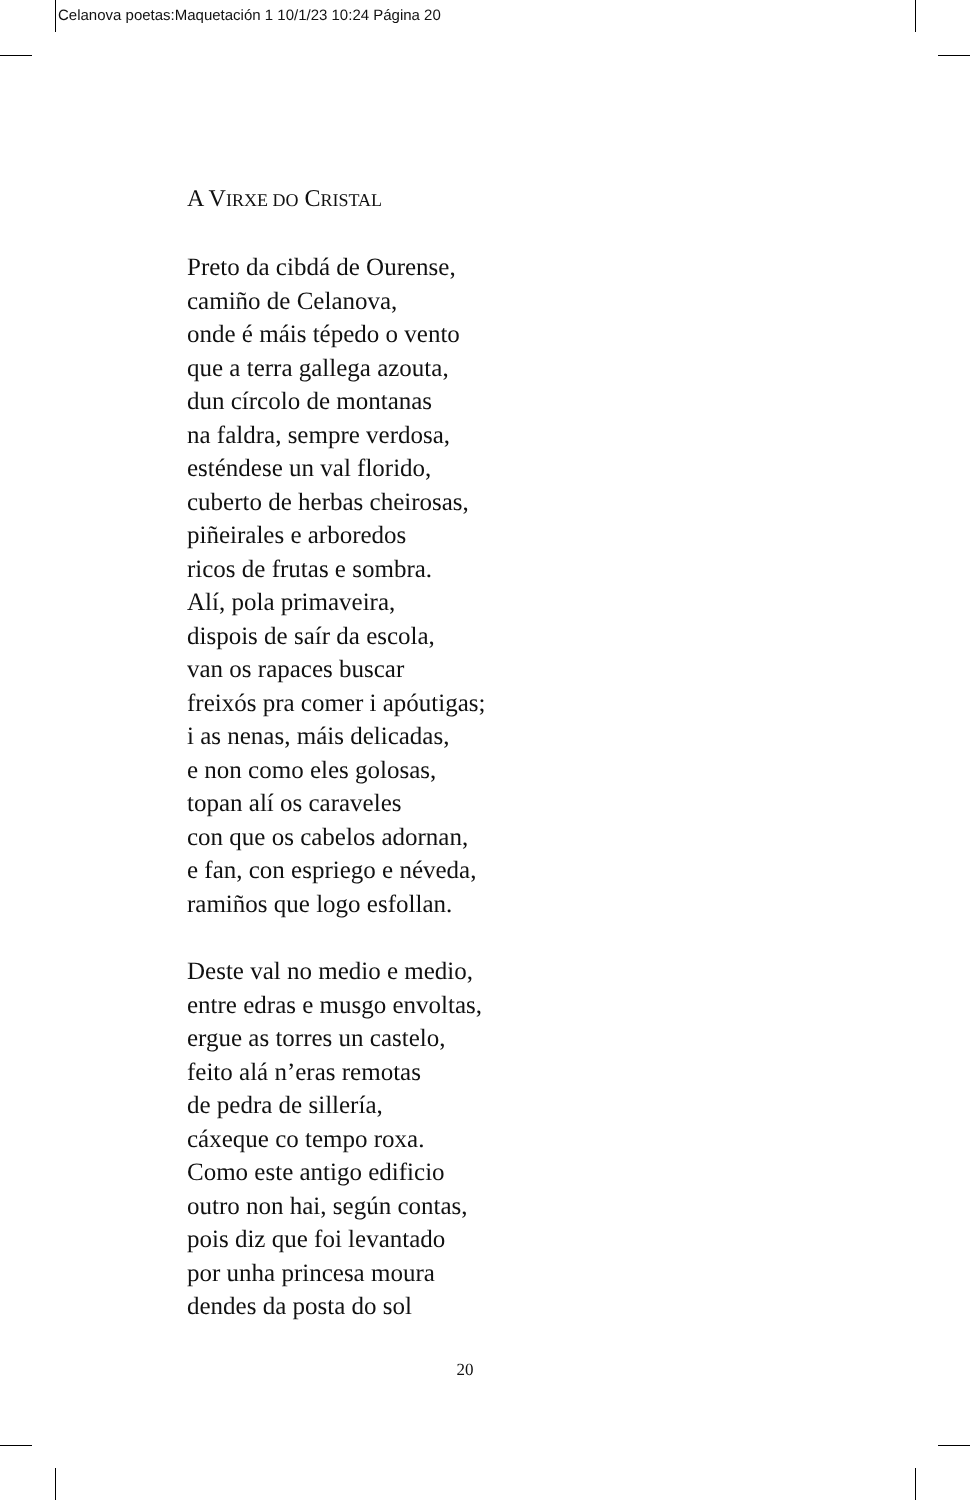Celanova poetas:Maquetación 1 10/1/23 10:24 Página 20
A VIRXE DO CRISTAL
Preto da cibdá de Ourense,
camiño de Celanova,
onde é máis tépedo o vento
que a terra gallega azouta,
dun círcolo de montanas
na faldra, sempre verdosa,
esténdese un val florido,
cuberto de herbas cheirosas,
piñeirales e arboredos
ricos de frutas e sombra.
Alí, pola primaveira,
dispois de saír da escola,
van os rapaces buscar
freixós pra comer i apóutigas;
i as nenas, máis delicadas,
e non como eles golosas,
topan alí os caraveles
con que os cabelos adornan,
e fan, con espriego e néveda,
ramiños que logo esfollan.
Deste val no medio e medio,
entre edras e musgo envoltas,
ergue as torres un castelo,
feito alá n’eras remotas
de pedra de sillería,
cáxeque co tempo roxa.
Como este antigo edificio
outro non hai, según contas,
pois diz que foi levantado
por unha princesa moura
dendes da posta do sol
20